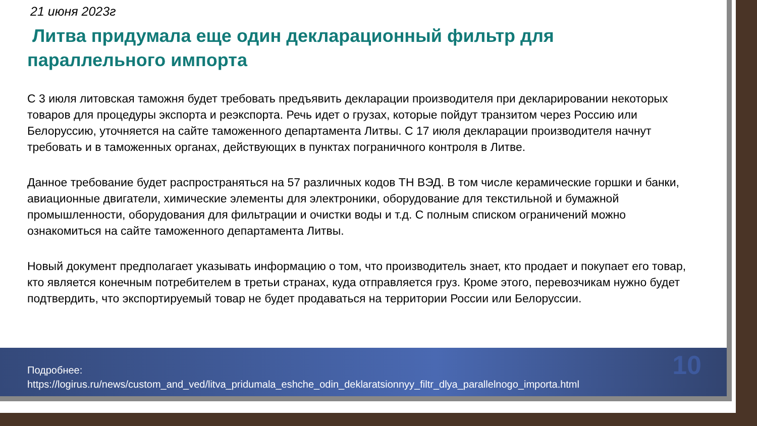21 июня 2023г
Литва придумала еще один декларационный фильтр для параллельного импорта
С 3 июля литовская таможня будет требовать предъявить декларации производителя при декларировании некоторых товаров для процедуры экспорта и реэкспорта. Речь идет о грузах, которые пойдут транзитом через Россию или Белоруссию, уточняется на сайте таможенного департамента Литвы. С 17 июля декларации производителя начнут требовать и в таможенных органах, действующих в пунктах пограничного контроля в Литве.
Данное требование будет распространяться на 57 различных кодов ТН ВЭД. В том числе керамические горшки и банки, авиационные двигатели, химические элементы для электроники, оборудование для текстильной и бумажной промышленности, оборудования для фильтрации и очистки воды и т.д. С полным списком ограничений можно ознакомиться на сайте таможенного департамента Литвы.
Новый документ предполагает указывать информацию о том, что производитель знает, кто продает и покупает его товар, кто является конечным потребителем в третьи странах, куда отправляется груз. Кроме этого, перевозчикам нужно будет подтвердить, что экспортируемый товар не будет продаваться на территории России или Белоруссии.
Подробнее:
https://logirus.ru/news/custom_and_ved/litva_pridumala_eshche_odin_deklaratsionnyy_filtr_dlya_parallelnogo_importa.html
10